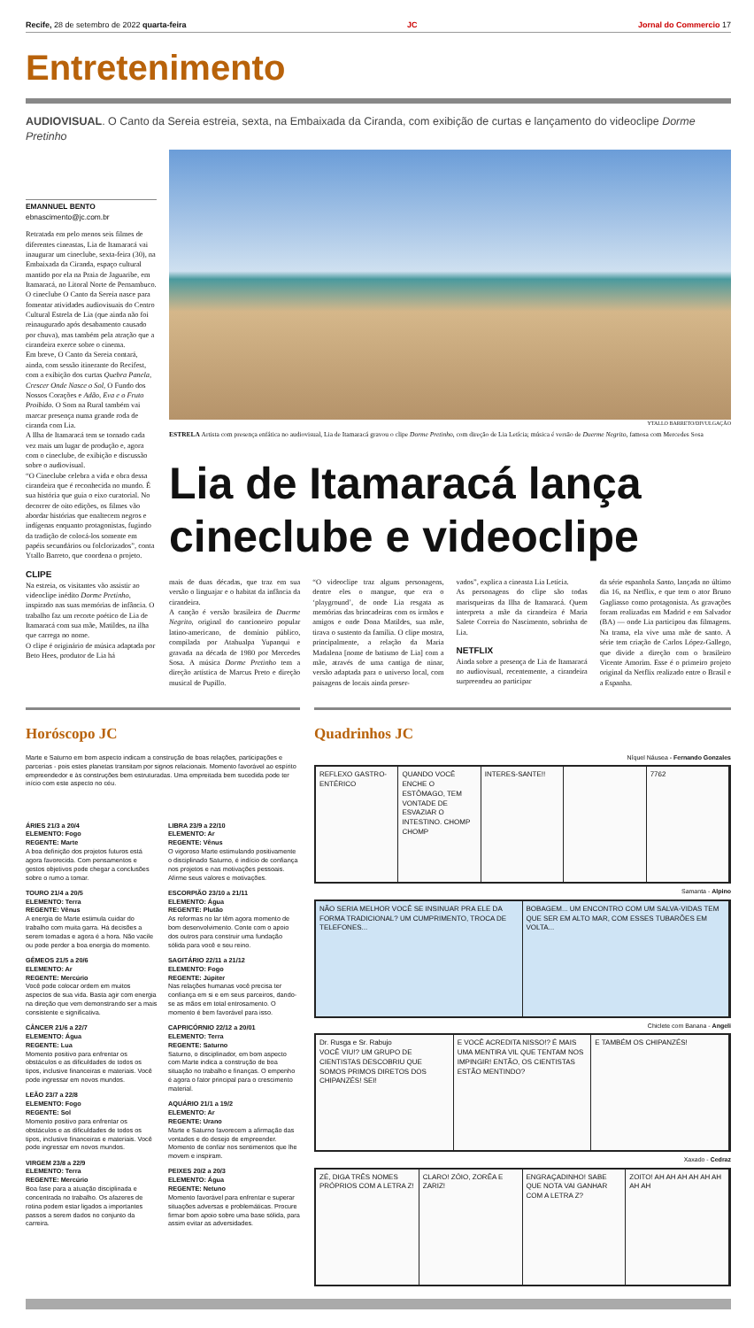Recife, 28 de setembro de 2022 quarta-feira JC Jornal do Commercio 17
Entretenimento
AUDIOVISUAL. O Canto da Sereia estreia, sexta, na Embaixada da Ciranda, com exibição de curtas e lançamento do videoclipe Dorme Pretinho
EMANNUEL BENTO
ebnascimento@jc.com.br
Retratada em pelo menos seis filmes de diferentes cineastas, Lia de Itamaracá vai inaugurar um cineclube, sexta-feira (30), na Embaixada da Ciranda, espaço cultural mantido por ela na Praia de Jaguaribe, em Itamaracá, no Litoral Norte de Pernambuco.
O cineclube O Canto da Sereia nasce para fomentar atividades audiovisuais do Centro Cultural Estrela de Lia (que ainda não foi reinaugurado após desabamento causado por chuva), mas também pela atração que a cirandeira exerce sobre o cinema.
Em breve, O Canto da Sereia contará, ainda, com sessão itinerante do Recifest, com a exibição dos curtas Quebra Panela, Crescer Onde Nasce o Sol, O Fundo dos Nossos Corações e Adão, Eva e o Fruto Proibido. O Som na Rural também vai marcar presença numa grande roda de ciranda com Lia.
A Ilha de Itamaracá tem se tornado cada vez mais um lugar de produção e, agora com o cineclube, de exibição e discussão sobre o audiovisual.
“O Cineclube celebra a vida e obra dessa cirandeira que é reconhecida no mundo. É sua história que guia o eixo curatorial. No decorrer de oito edições, os filmes vão abordar histórias que enaltecem negros e indígenas enquanto protagonistas, fugindo da tradição de colocá-los somente em papéis secundários ou folclorizados”, conta Ytallo Barreto, que coordena o projeto.
CLIPE
Na estreia, os visitantes vão assistir ao videoclipe inédito Dorme Pretinho, inspirado nas suas memórias de infância. O trabalho faz um recorte poético de Lia de Itamaracá com sua mãe, Matildes, na ilha que carrega no nome.
O clipe é originário de música adaptada por Beto Hees, produtor de Lia há
YTALLO BARRETO/DIVULGAÇÃO
ESTRELA Artista com presença enfática no audiovisual, Lia de Itamaracá gravou o clipe Dorme Pretinho, com direção de Lia Letícia; música é versão de Duerme Negrito, famosa com Mercedes Sosa
Lia de Itamaracá lança cineclube e videoclipe
mais de duas décadas, que traz em sua versão o linguajar e o habitat da infância da cirandeira.
A canção é versão brasileira de Duerme Negrito, original do cancioneiro popular latino-americano, de domínio público, compilada por Atahualpa Yupanqui e gravada na década de 1980 por Mercedes Sosa. A música Dorme Pretinho tem a direção artística de Marcus Preto e direção musical de Pupillo.
“O videoclipe traz alguns personagens, dentre eles o mangue, que era o ‘playground’, de onde Lia resgata as memórias das brincadeiras com os irmãos e amigos e onde Dona Matildes, sua mãe, tirava o sustento da família. O clipe mostra, principalmente, a relação da Maria Madalena [nome de batismo de Lia] com a mãe, através de uma cantiga de ninar, versão adaptada para o universo local, com paisagens de locais ainda preser-
vados”, explica a cineasta Lia Letícia.
As personagens do clipe são todas marisqueiras da Ilha de Itamaracá. Quem interpreta a mãe da cirandeira é Maria Salete Correia do Nascimento, sobrinha de Lia.
NETFLIX
Ainda sobre a presença de Lia de Itamaracá no audiovisual, recentemente, a cirandeira surpreendeu ao participar
da série espanhola Santo, lançada no último dia 16, na Netflix, e que tem o ator Bruno Gagliasso como protagonista. As gravações foram realizadas em Madrid e em Salvador (BA) — onde Lia participou das filmagens. Na trama, ela vive uma mãe de santo. A série tem criação de Carlos López-Gallego, que divide a direção com o brasileiro Vicente Amorim. Esse é o primeiro projeto original da Netflix realizado entre o Brasil e a Espanha.
Horóscopo JC
Marte e Saturno em bom aspecto indicam a construção de boas relações, participações e parcerias - pois estes planetas transitam por signos relacionais. Momento favorável ao espírito empreendedor e às construções bem estruturadas. Uma empreitada bem sucedida pode ter início com este aspecto no céu.
ÁRIES 21/3 a 20/4
ELEMENTO: Fogo
REGENTE: Marte
A boa definição dos projetos futuros está agora favorecida. Com pensamentos e gestos objetivos pode chegar a conclusões sobre o rumo a tomar.
TOURO 21/4 a 20/5
ELEMENTO: Terra
REGENTE: Vênus
A energia de Marte estimula cuidar do trabalho com muita garra. Há decisões a serem tomadas e agora é a hora. Não vacile ou pode perder a boa energia do momento.
GÊMEOS 21/5 a 20/6
ELEMENTO: Ar
REGENTE: Mercúrio
Você pode colocar ordem em muitos aspectos de sua vida. Basta agir com energia na direção que vem demonstrando ser a mais consistente e significativa.
CÂNCER 21/6 a 22/7
ELEMENTO: Água
REGENTE: Lua
Momento positivo para enfrentar os obstáculos e as dificuldades de todos os tipos, inclusive financeiras e materiais. Você pode ingressar em novos mundos.
LEÃO 23/7 a 22/8
ELEMENTO: Fogo
REGENTE: Sol
Momento positivo para enfrentar os obstáculos e as dificuldades de todos os tipos, inclusive financeiras e materiais. Você pode ingressar em novos mundos.
VIRGEM 23/8 a 22/9
ELEMENTO: Terra
REGENTE: Mercúrio
Boa fase para a atuação disciplinada e concentrada no trabalho. Os afazeres de rotina podem estar ligados a importantes passos a serem dados no conjunto da carreira.
LIBRA 23/9 a 22/10
ELEMENTO: Ar
REGENTE: Vênus
O vigoroso Marte estimulando positivamente o disciplinado Saturno, é indício de confiança nos projetos e nas motivações pessoais. Afirme seus valores e motivações.
ESCORPIÃO 23/10 a 21/11
ELEMENTO: Água
REGENTE: Plutão
As reformas no lar têm agora momento de bom desenvolvimento. Conte com o apoio dos outros para construir uma fundação sólida para você e seu reino.
SAGITÁRIO 22/11 a 21/12
ELEMENTO: Fogo
REGENTE: Júpiter
Nas relações humanas você precisa ter confiança em si e em seus parceiros, dando-se as mãos em total entrosamento. O momento é bem favorável para isso.
CAPRICÓRNIO 22/12 a 20/01
ELEMENTO: Terra
REGENTE: Saturno
Saturno, o disciplinador, em bom aspecto com Marte indica a construção de boa situação no trabalho e finanças. O empenho é agora o fator principal para o crescimento material.
AQUÁRIO 21/1 a 19/2
ELEMENTO: Ar
REGENTE: Urano
Marte e Saturno favorecem a afirmação das vontades e do desejo de empreender. Momento de confiar nos sentimentos que lhe movem e inspiram.
PEIXES 20/2 a 20/3
ELEMENTO: Água
REGENTE: Netuno
Momento favorável para enfrentar e superar situações adversas e problemáticas. Procure firmar bom apoio sobre uma base sólida, para assim evitar as adversidades.
Quadrinhos JC
Níquel Náusea - Fernando Gonzales
REFLEXO GASTRO-ENTÉRICO QUANDO VOCÊ ENCHE O ESTÔMAGO, TEM VONTADE DE ESVAZIAR O INTESTINO. CHOMP CHOMP INTERES-SANTE!! 7762
Samanta - Alpino
NÃO SERIA MELHOR VOCÊ SE INSINUAR PRA ELE DA FORMA TRADICIONAL? UM CUMPRIMENTO, TROCA DE TELEFONES... BOBAGEM... UM ENCONTRO COM UM SALVA-VIDAS TEM QUE SER EM ALTO MAR, COM ESSES TUBARÕES EM VOLTA...
Chiclete com Banana - Angeli
Dr. Rusga e Sr. Rabujo
VOCÊ VIU!? UM GRUPO DE CIENTISTAS DESCOBRIU QUE SOMOS PRIMOS DIRETOS DOS CHIPANZÉS! SEI! E VOCÊ ACREDITA NISSO!? É MAIS UMA MENTIRA VIL QUE TENTAM NOS IMPINGIR! ENTÃO, OS CIENTISTAS ESTÃO MENTINDO? E TAMBÉM OS CHIPANZÉS!
Xaxado - Cedraz
ZÉ, DIGA TRÊS NOMES PRÓPRIOS COM A LETRA Z! CLARO! ZÓIO, ZORÊA E ZARIZ! ENGRAÇADINHO! SABE QUE NOTA VAI GANHAR COM A LETRA Z? ZOITO! AH AH AH AH AH AH AH AH